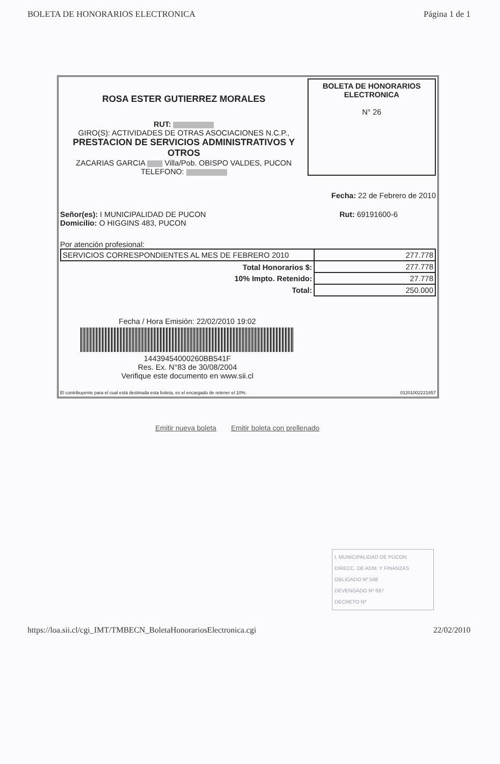BOLETA DE HONORARIOS ELECTRONICA Página 1 de 1
ROSA ESTER GUTIERREZ MORALES
RUT:
GIRO(S): ACTIVIDADES DE OTRAS ASOCIACIONES N.C.P.,
PRESTACION DE SERVICIOS ADMINISTRATIVOS Y OTROS
ZACARIAS GARCIA Villa/Pob. OBISPO VALDES, PUCON
TELEFONO:
BOLETA DE HONORARIOS ELECTRONICA
N° 26
Fecha: 22 de Febrero de 2010
Señor(es): I MUNICIPALIDAD DE PUCON
Domicilio: O HIGGINS 483, PUCON
Rut: 69191600-6
Por atención profesional:
| SERVICIOS CORRESPONDIENTES AL MES DE FEBRERO 2010 | 277.778 |
| Total Honorarios $: | 277.778 |
| 10% Impto. Retenido: | 27.778 |
| Total: | 250.000 |
Fecha / Hora Emisión: 22/02/2010 19:02
14439454000260BB541F
Res. Ex. N°83 de 30/08/2004
Verifique este documento en www.sii.cl
El contribuyente para el cual está destinada esta boleta, es el encargado de retener el 10%. 01201002221857
Emitir nueva boleta Emitir boleta con prellenado
I. MUNICIPALIDAD DE PUCON
DIRECC. DE ADM. Y FINANZAS
OBLIGADO Nº 548
DEVENGADO Nº 687
DECRETO Nº
https://loa.sii.cl/cgi_IMT/TMBECN_BoletaHonorariosElectronica.cgi 22/02/2010